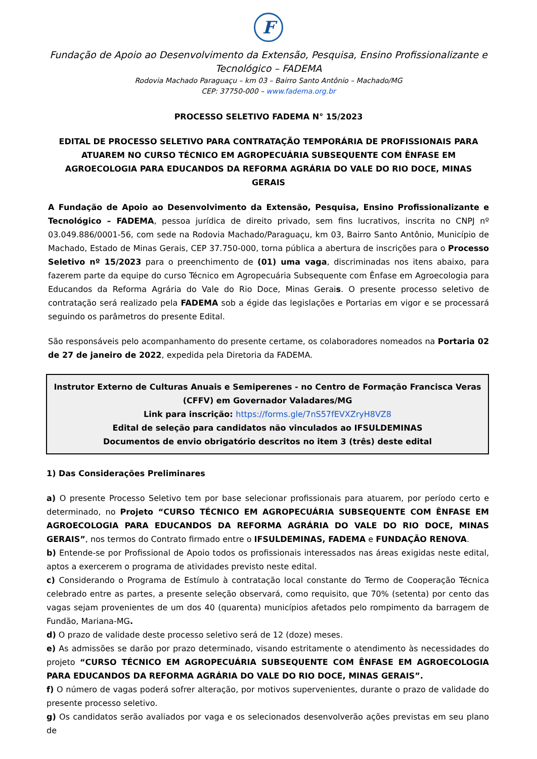F
Fundação de Apoio ao Desenvolvimento da Extensão, Pesquisa, Ensino Profissionalizante e Tecnológico – FADEMA
Rodovia Machado Paraguaçu – km 03 – Bairro Santo Antônio – Machado/MG
CEP: 37750-000 – www.fadema.org.br
PROCESSO SELETIVO FADEMA N° 15/2023
EDITAL DE PROCESSO SELETIVO PARA CONTRATAÇÃO TEMPORÁRIA DE PROFISSIONAIS PARA ATUAREM NO CURSO TÉCNICO EM AGROPECUÁRIA SUBSEQUENTE COM ÊNFASE EM AGROECOLOGIA PARA EDUCANDOS DA REFORMA AGRÁRIA DO VALE DO RIO DOCE, MINAS GERAIS
A Fundação de Apoio ao Desenvolvimento da Extensão, Pesquisa, Ensino Profissionalizante e Tecnológico – FADEMA, pessoa jurídica de direito privado, sem fins lucrativos, inscrita no CNPJ nº 03.049.886/0001-56, com sede na Rodovia Machado/Paraguaçu, km 03, Bairro Santo Antônio, Município de Machado, Estado de Minas Gerais, CEP 37.750-000, torna pública a abertura de inscrições para o Processo Seletivo nº 15/2023 para o preenchimento de (01) uma vaga, discriminadas nos itens abaixo, para fazerem parte da equipe do curso Técnico em Agropecuária Subsequente com Ênfase em Agroecologia para Educandos da Reforma Agrária do Vale do Rio Doce, Minas Gerais. O presente processo seletivo de contratação será realizado pela FADEMA sob a égide das legislações e Portarias em vigor e se processará seguindo os parâmetros do presente Edital.
São responsáveis pelo acompanhamento do presente certame, os colaboradores nomeados na Portaria 02 de 27 de janeiro de 2022, expedida pela Diretoria da FADEMA.
Instrutor Externo de Culturas Anuais e Semiperenes - no Centro de Formação Francisca Veras (CFFV) em Governador Valadares/MG
Link para inscrição: https://forms.gle/7nS57fEVXZryH8VZ8
Edital de seleção para candidatos não vinculados ao IFSULDEMINAS
Documentos de envio obrigatório descritos no item 3 (três) deste edital
1) Das Considerações Preliminares
a) O presente Processo Seletivo tem por base selecionar profissionais para atuarem, por período certo e determinado, no Projeto “CURSO TÉCNICO EM AGROPECUÁRIA SUBSEQUENTE COM ÊNFASE EM AGROECOLOGIA PARA EDUCANDOS DA REFORMA AGRÁRIA DO VALE DO RIO DOCE, MINAS GERAIS”, nos termos do Contrato firmado entre o IFSULDEMINAS, FADEMA e FUNDAÇÃO RENOVA.
b) Entende-se por Profissional de Apoio todos os profissionais interessados nas áreas exigidas neste edital, aptos a exercerem o programa de atividades previsto neste edital.
c) Considerando o Programa de Estímulo à contratação local constante do Termo de Cooperação Técnica celebrado entre as partes, a presente seleção observará, como requisito, que 70% (setenta) por cento das vagas sejam provenientes de um dos 40 (quarenta) municípios afetados pelo rompimento da barragem de Fundão, Mariana-MG.
d) O prazo de validade deste processo seletivo será de 12 (doze) meses.
e) As admissões se darão por prazo determinado, visando estritamente o atendimento às necessidades do projeto “CURSO TÉCNICO EM AGROPECUÁRIA SUBSEQUENTE COM ÊNFASE EM AGROECOLOGIA PARA EDUCANDOS DA REFORMA AGRÁRIA DO VALE DO RIO DOCE, MINAS GERAIS”.
f) O número de vagas poderá sofrer alteração, por motivos supervenientes, durante o prazo de validade do presente processo seletivo.
g) Os candidatos serão avaliados por vaga e os selecionados desenvolverão ações previstas em seu plano de